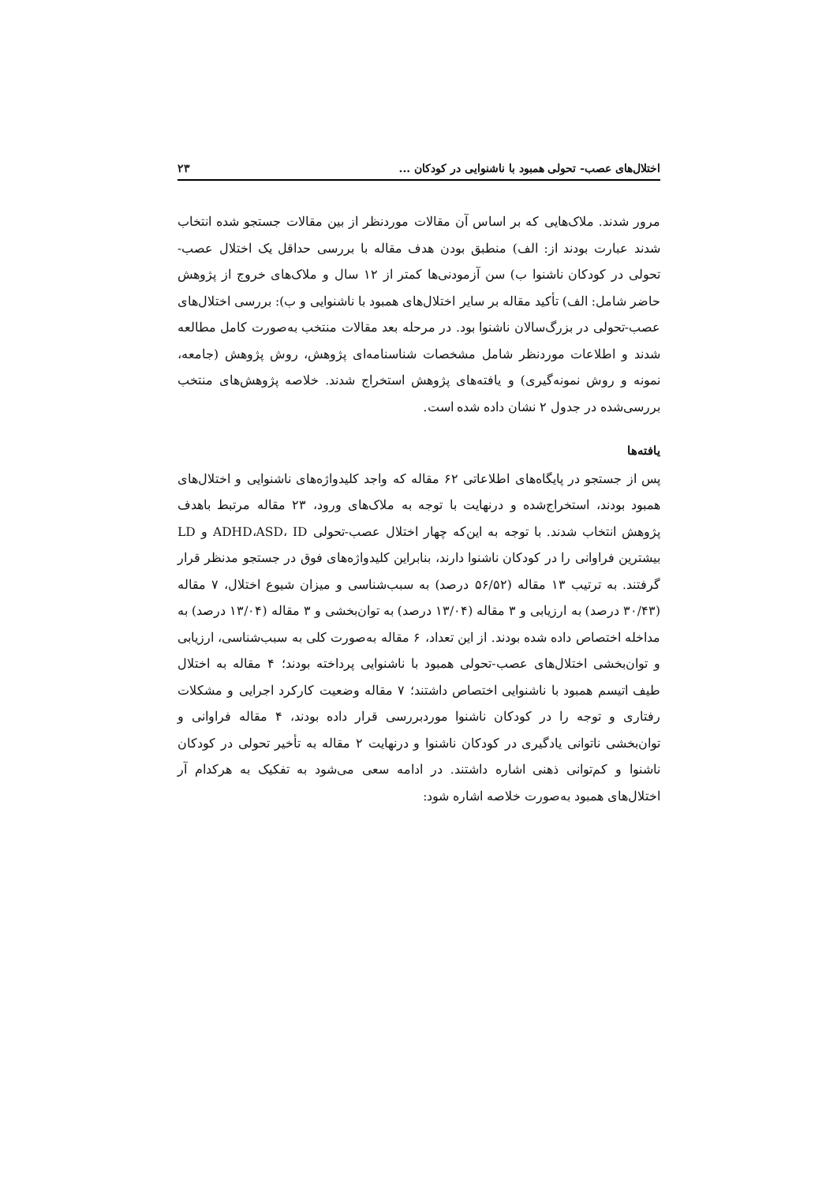اختلال‌های عصب- تحولی همبود با ناشنوایی در کودکان ... ۲۳
مرور شدند. ملاک‌هایی که بر اساس آن مقالات موردنظر از بین مقالات جستجو شده انتخاب شدند عبارت بودند از: الف) منطبق بودن هدف مقاله با بررسی حداقل یک اختلال عصب-تحولی در کودکان ناشنوا ب) سن آزمودنی‌ها کمتر از ۱۲ سال و ملاک‌های خروج از پژوهش حاضر شامل: الف) تأکید مقاله بر سایر اختلال‌های همبود با ناشنوایی و ب): بررسی اختلال‌های عصب-تحولی در بزرگ‌سالان ناشنوا بود. در مرحله بعد مقالات منتخب به‌صورت کامل مطالعه شدند و اطلاعات موردنظر شامل مشخصات شناسنامه‌ای پژوهش، روش پژوهش (جامعه، نمونه و روش نمونه‌گیری) و یافته‌های پژوهش استخراج شدند. خلاصه پژوهش‌های منتخب بررسی‌شده در جدول ۲ نشان داده شده است.
یافته‌ها
پس از جستجو در پایگاه‌های اطلاعاتی ۶۲ مقاله که واجد کلیدواژه‌های ناشنوایی و اختلال‌های همبود بودند، استخراج‌شده و درنهایت با توجه به ملاک‌های ورود، ۲۳ مقاله مرتبط باهدف پژوهش انتخاب شدند. با توجه به این‌که چهار اختلال عصب-تحولی ADHD،ASD، ID و LD بیشترین فراوانی را در کودکان ناشنوا دارند، بنابراین کلیدواژه‌های فوق در جستجو مدنظر قرار گرفتند. به ترتیب ۱۳ مقاله (۵۶/۵۲ درصد) به سبب‌شناسی و میزان شیوع اختلال، ۷ مقاله (۳۰/۴۳ درصد) به ارزیابی و ۳ مقاله (۱۳/۰۴ درصد) به توان‌بخشی و ۳ مقاله (۱۳/۰۴ درصد) به مداخله اختصاص داده شده بودند. از این تعداد، ۶ مقاله به‌صورت کلی به سبب‌شناسی، ارزیابی و توان‌بخشی اختلال‌های عصب-تحولی همبود با ناشنوایی پرداخته بودند؛ ۴ مقاله به اختلال طیف اتیسم همبود با ناشنوایی اختصاص داشتند؛ ۷ مقاله وضعیت کارکرد اجرایی و مشکلات رفتاری و توجه را در کودکان ناشنوا موردبررسی قرار داده بودند، ۴ مقاله فراوانی و توان‌بخشی ناتوانی یادگیری در کودکان ناشنوا و درنهایت ۲ مقاله به تأخیر تحولی در کودکان ناشنوا و کم‌توانی ذهنی اشاره داشتند. در ادامه سعی می‌شود به تفکیک به هرکدام آر اختلال‌های همبود به‌صورت خلاصه اشاره شود: